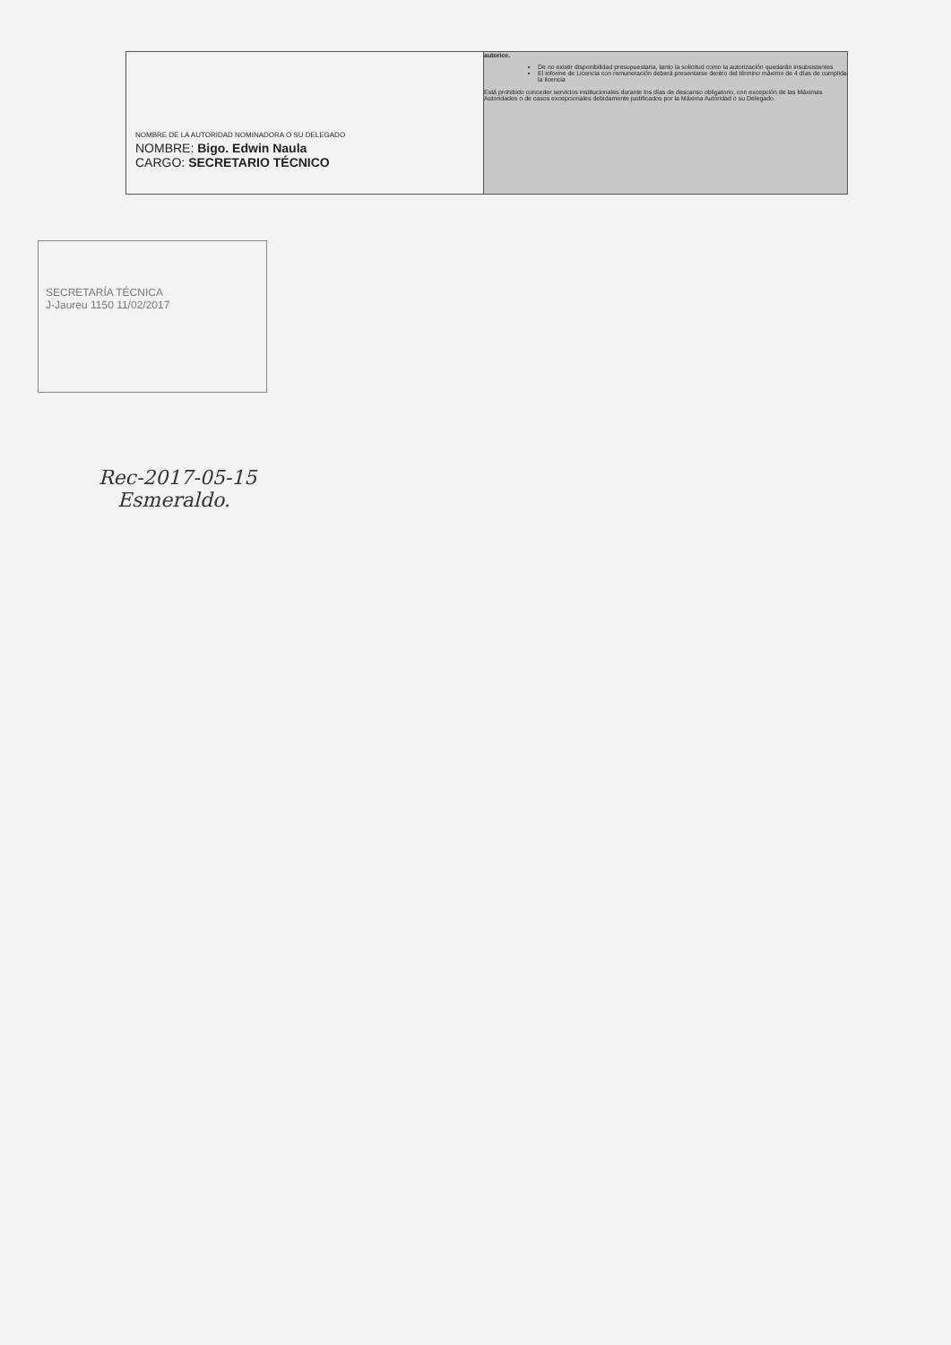| NOMBRE DE LA AUTORIDAD NOMINADORA O SU DELEGADO NOMBRE: Bigo. Edwin Naula CARGO: SECRETARIO TÉCNICO | autorice. De no existir disponibilidad presupuestaria, tanto la solicitud como la autorización quedarán insubsistentes El informe de Licencia con remuneración deberá presentarse dentro del término máximo de 4 días de cumplida la licencia Está prohibido conceder servicios institucionales durante los días de descanso obligatorio, con excepción de las Máximas Autoridades o de casos excepcionales debidamente justificados por la Máxima Autoridad o su Delegado. |
SECRETARÍA TÉCNICA
J-Jaureu 1150 11/02/2017
Rec-2017-05-15
Esmeraldo.